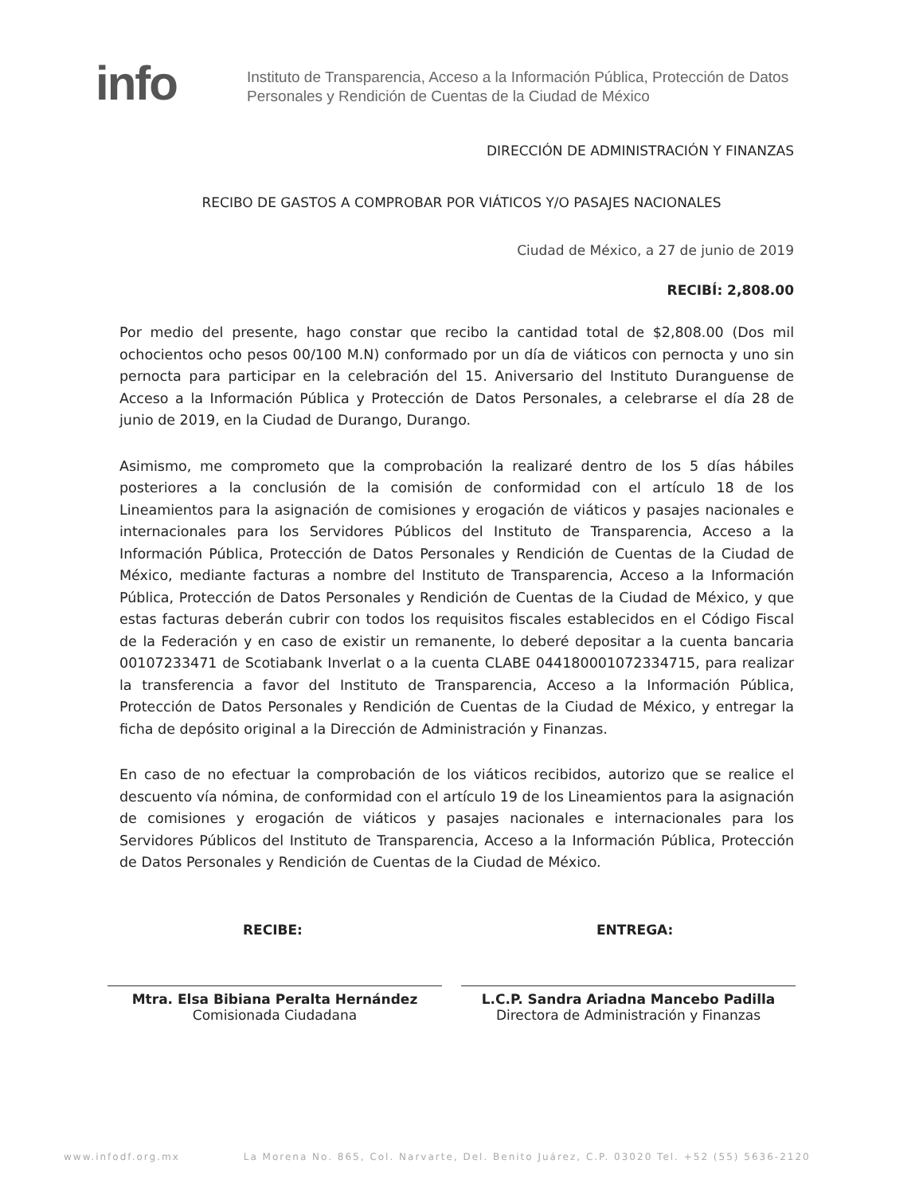info
Instituto de Transparencia, Acceso a la Información Pública, Protección de Datos Personales y Rendición de Cuentas de la Ciudad de México
DIRECCIÓN DE ADMINISTRACIÓN Y FINANZAS
RECIBO DE GASTOS A COMPROBAR POR VIÁTICOS Y/O PASAJES NACIONALES
Ciudad de México, a 27 de junio de 2019
RECIBÍ: 2,808.00
Por medio del presente, hago constar que recibo la cantidad total de $2,808.00 (Dos mil ochocientos ocho pesos 00/100 M.N) conformado por un día de viáticos con pernocta y uno sin pernocta para participar en la celebración del 15. Aniversario del Instituto Duranguense de Acceso a la Información Pública y Protección de Datos Personales, a celebrarse el día 28 de junio de 2019, en la Ciudad de Durango, Durango.
Asimismo, me comprometo que la comprobación la realizaré dentro de los 5 días hábiles posteriores a la conclusión de la comisión de conformidad con el artículo 18 de los Lineamientos para la asignación de comisiones y erogación de viáticos y pasajes nacionales e internacionales para los Servidores Públicos del Instituto de Transparencia, Acceso a la Información Pública, Protección de Datos Personales y Rendición de Cuentas de la Ciudad de México, mediante facturas a nombre del Instituto de Transparencia, Acceso a la Información Pública, Protección de Datos Personales y Rendición de Cuentas de la Ciudad de México, y que estas facturas deberán cubrir con todos los requisitos fiscales establecidos en el Código Fiscal de la Federación y en caso de existir un remanente, lo deberé depositar a la cuenta bancaria 00107233471 de Scotiabank Inverlat o a la cuenta CLABE 044180001072334715, para realizar la transferencia a favor del Instituto de Transparencia, Acceso a la Información Pública, Protección de Datos Personales y Rendición de Cuentas de la Ciudad de México, y entregar la ficha de depósito original a la Dirección de Administración y Finanzas.
En caso de no efectuar la comprobación de los viáticos recibidos, autorizo que se realice el descuento vía nómina, de conformidad con el artículo 19 de los Lineamientos para la asignación de comisiones y erogación de viáticos y pasajes nacionales e internacionales para los Servidores Públicos del Instituto de Transparencia, Acceso a la Información Pública, Protección de Datos Personales y Rendición de Cuentas de la Ciudad de México.
RECIBE:
Mtra. Elsa Bibiana Peralta Hernández
Comisionada Ciudadana
ENTREGA:
L.C.P. Sandra Ariadna Mancebo Padilla
Directora de Administración y Finanzas
www.infodf.org.mx La Morena No. 865, Col. Narvarte, Del. Benito Juárez, C.P. 03020 Tel. +52 (55) 5636-2120